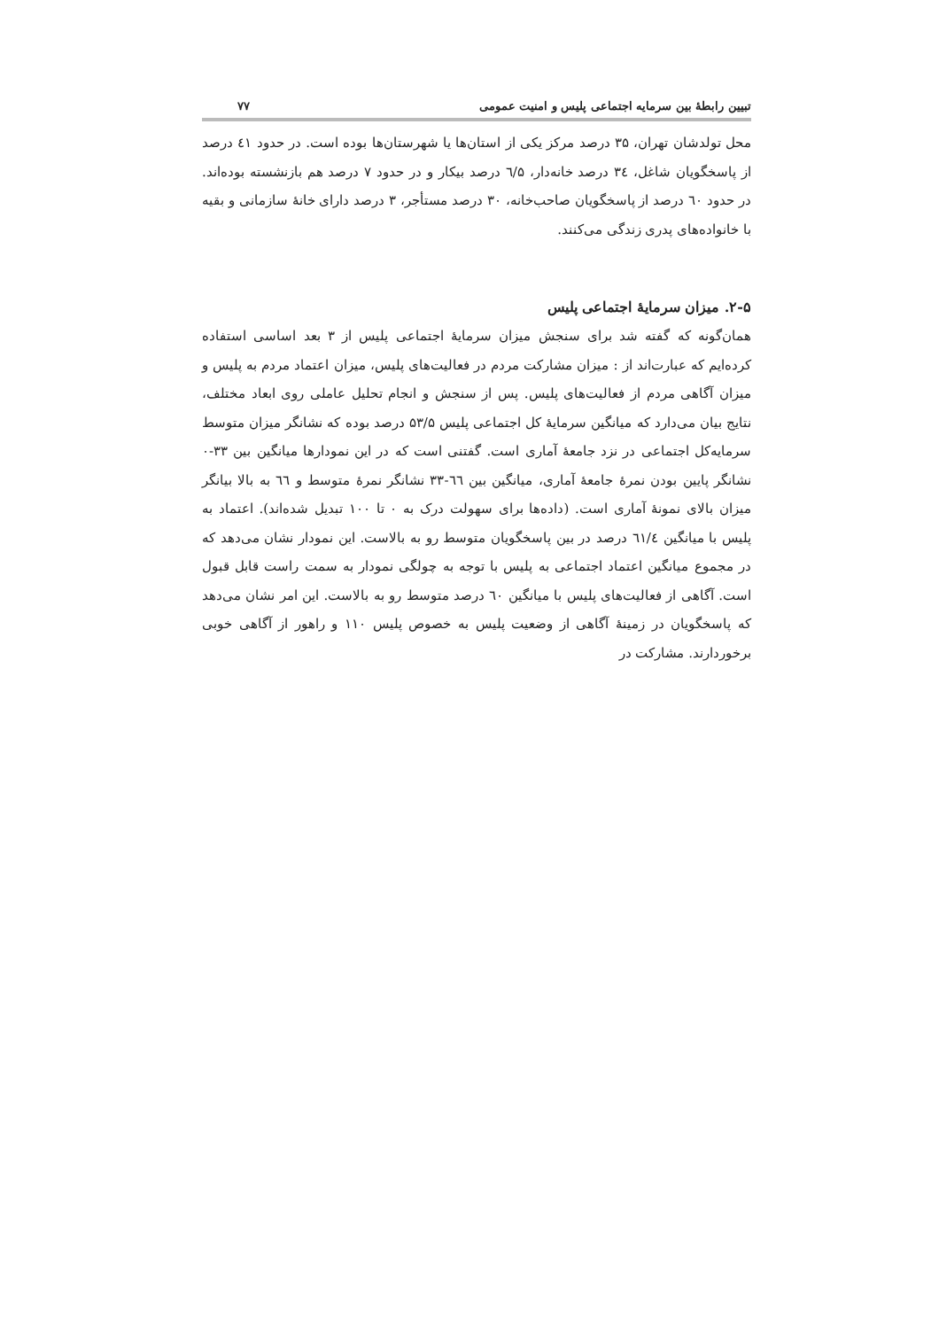تبیین رابطهٔ بین سرمایه اجتماعی پلیس و امنیت عمومی ۷۷
محل تولدشان تهران، ۳۵ درصد مرکز یکی از استان‌ها یا شهرستان‌ها بوده است. در حدود ٤۱ درصد از پاسخگویان شاغل، ۳٤ درصد خانه‌دار، ٦/۵ درصد بیکار و در حدود ۷ درصد هم بازنشسته بوده‌اند. در حدود ٦۰ درصد از پاسخگویان صاحب‌خانه، ۳۰ درصد مستأجر، ۳ درصد دارای خانهٔ سازمانی و بقیه با خانواده‌های پدری زندگی می‌کنند.
۲-۵. میزان سرمایهٔ اجتماعی پلیس
همان‌گونه که گفته شد برای سنجش میزان سرمایهٔ اجتماعی پلیس از ۳ بعد اساسی استفاده کرده‌ایم که عبارت‌اند از : میزان مشارکت مردم در فعالیت‌های پلیس، میزان اعتماد مردم به پلیس و میزان آگاهی مردم از فعالیت‌های پلیس. پس از سنجش و انجام تحلیل عاملی روی ابعاد مختلف، نتایج بیان می‌دارد که میانگین سرمایهٔ کل اجتماعی پلیس ۵۳/۵ درصد بوده که نشانگر میزان متوسط سرمایه‌کل اجتماعی در نزد جامعهٔ آماری است. گفتنی است که در این نمودارها میانگین بین ۳۳-۰ نشانگر پایین بودن نمرهٔ جامعهٔ آماری، میانگین بین ٦٦-۳۳ نشانگر نمرهٔ متوسط و ٦٦ به بالا بیانگر میزان بالای نمونهٔ آماری است. (داده‌ها برای سهولت درک به ۰ تا ۱۰۰ تبدیل شده‌اند). اعتماد به پلیس با میانگین ٦۱/٤ درصد در بین پاسخگویان متوسط رو به بالاست. این نمودار نشان می‌دهد که در مجموع میانگین اعتماد اجتماعی به پلیس با توجه به چولگی نمودار به سمت راست قابل قبول است. آگاهی از فعالیت‌های پلیس با میانگین ٦۰ درصد متوسط رو به بالاست. این امر نشان می‌دهد که پاسخگویان در زمینهٔ آگاهی از وضعیت پلیس به خصوص پلیس ۱۱۰ و راهور از آگاهی خوبی برخوردارند. مشارکت در